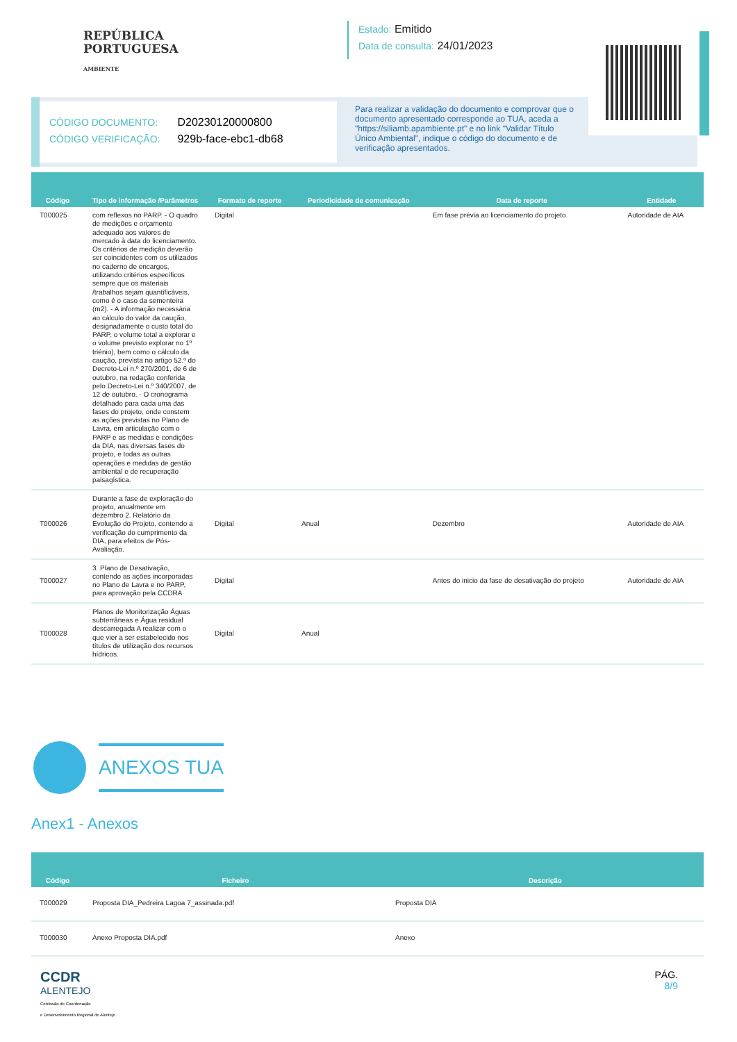REPÚBLICA
PORTUGUESA
AMBIENTE
Estado: Emitido
Data de consulta: 24/01/2023
CÓDIGO DOCUMENTO: D20230120000800
CÓDIGO VERIFICAÇÃO: 929b-face-ebc1-db68
Para realizar a validação do documento e comprovar que o documento apresentado corresponde ao TUA, aceda a "https://siliamb.apambiente.pt" e no link "Validar Título Único Ambiental", indique o código do documento e de verificação apresentados.
| Código | Tipo de informação /Parâmetros | Formato de reporte | Periodicidade de comunicação | Data de reporte | Entidade |
| --- | --- | --- | --- | --- | --- |
| T000025 | com reflexos no PARP. - O quadro de medições e orçamento adequado aos valores de mercado à data do licenciamento. Os critérios de medição deverão ser coincidentes com os utilizados no caderno de encargos, utilizando critérios específicos sempre que os materiais /trabalhos sejam quantificáveis, como é o caso da sementeira (m2). - A informação necessária ao cálculo do valor da caução, designadamente o custo total do PARP, o volume total a explorar e o volume previsto explorar no 1º triénio), bem como o cálculo da caução, prevista no artigo 52.º do Decreto-Lei n.º 270/2001, de 6 de outubro, na redação conferida pelo Decreto-Lei n.º 340/2007, de 12 de outubro. - O cronograma detalhado para cada uma das fases do projeto, onde constem as ações previstas no Plano de Lavra, em articulação com o PARP e as medidas e condições da DIA, nas diversas fases do projeto, e todas as outras operações e medidas de gestão ambiental e de recuperação paisagística. | Digital | | Em fase prévia ao licenciamento do projeto | Autoridade de AIA |
| T000026 | Durante a fase de exploração do projeto, anualmente em dezembro 2. Relatório da Evolução do Projeto, contendo a verificação do cumprimento da DIA, para efeitos de Pós-Avaliação. | Digital | Anual | Dezembro | Autoridade de AIA |
| T000027 | 3. Plano de Desativação, contendo as ações incorporadas no Plano de Lavra e no PARP, para aprovação pela CCDRA | Digital | | Antes do inicio da fase de desativação do projeto | Autoridade de AIA |
| T000028 | Planos de Monitorização Águas subterrâneas e Água residual descarregada A realizar com o que vier a ser estabelecido nos títulos de utilização dos recursos hídricos. | Digital | Anual | | |
ANEXOS TUA
Anex1 - Anexos
| Código | Ficheiro | Descrição |
| --- | --- | --- |
| T000029 | Proposta DIA_Pedreira Lagoa 7_assinada.pdf | Proposta DIA |
| T000030 | Anexo Proposta DIA.pdf | Anexo |
CCDR
ALENTEJO
Comissão de Coordenação
e Desenvolvimento Regional do Alentejo
PÁG.
8/9